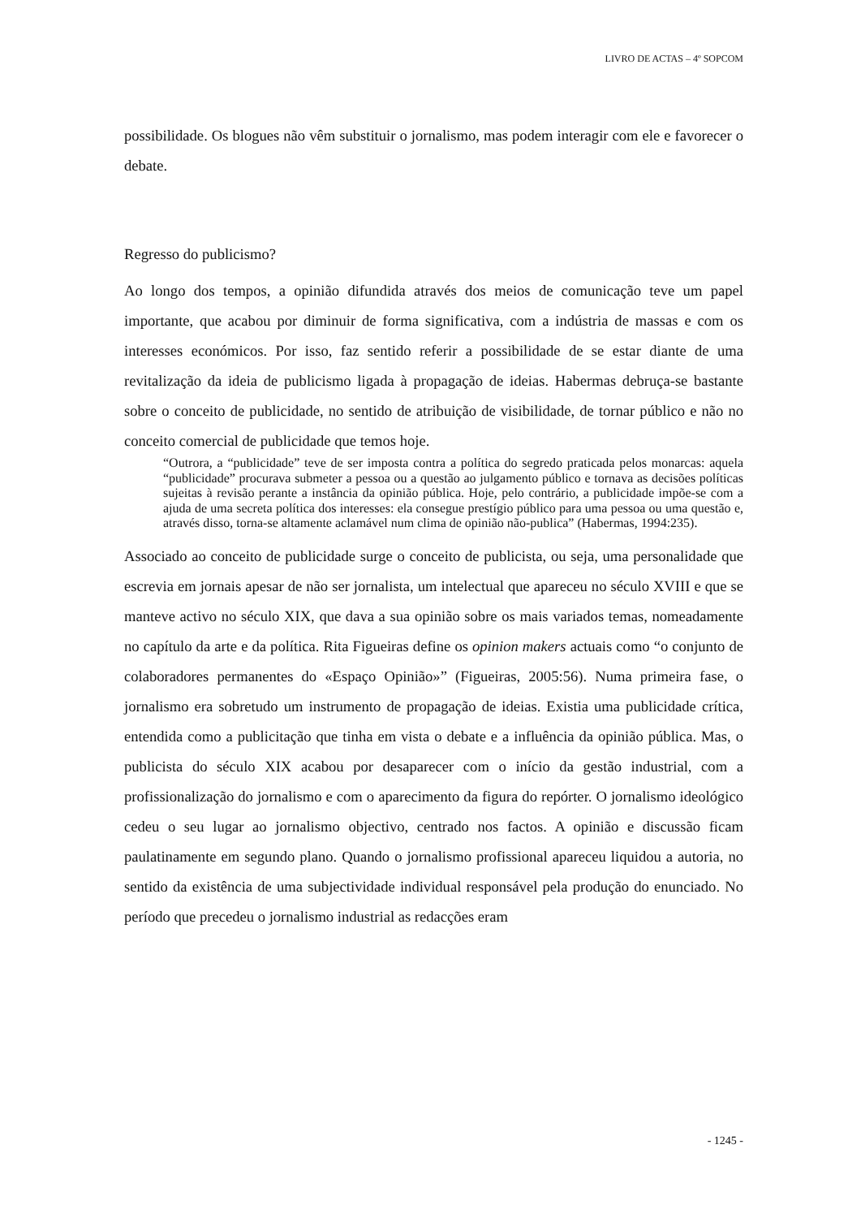LIVRO DE ACTAS – 4º SOPCOM
possibilidade. Os blogues não vêm substituir o jornalismo, mas podem interagir com ele e favorecer o debate.
Regresso do publicismo?
Ao longo dos tempos, a opinião difundida através dos meios de comunicação teve um papel importante, que acabou por diminuir de forma significativa, com a indústria de massas e com os interesses económicos. Por isso, faz sentido referir a possibilidade de se estar diante de uma revitalização da ideia de publicismo ligada à propagação de ideias. Habermas debruça-se bastante sobre o conceito de publicidade, no sentido de atribuição de visibilidade, de tornar público e não no conceito comercial de publicidade que temos hoje.
“Outrora, a “publicidade” teve de ser imposta contra a política do segredo praticada pelos monarcas: aquela “publicidade” procurava submeter a pessoa ou a questão ao julgamento público e tornava as decisões políticas sujeitas à revisão perante a instância da opinião pública. Hoje, pelo contrário, a publicidade impõe-se com a ajuda de uma secreta política dos interesses: ela consegue prestígio público para uma pessoa ou uma questão e, através disso, torna-se altamente aclamável num clima de opinião não-publica” (Habermas, 1994:235).
Associado ao conceito de publicidade surge o conceito de publicista, ou seja, uma personalidade que escrevia em jornais apesar de não ser jornalista, um intelectual que apareceu no século XVIII e que se manteve activo no século XIX, que dava a sua opinião sobre os mais variados temas, nomeadamente no capítulo da arte e da política. Rita Figueiras define os opinion makers actuais como “o conjunto de colaboradores permanentes do «Espaço Opinião»” (Figueiras, 2005:56). Numa primeira fase, o jornalismo era sobretudo um instrumento de propagação de ideias. Existia uma publicidade crítica, entendida como a publicitação que tinha em vista o debate e a influência da opinião pública. Mas, o publicista do século XIX acabou por desaparecer com o início da gestão industrial, com a profissionalização do jornalismo e com o aparecimento da figura do repórter. O jornalismo ideológico cedeu o seu lugar ao jornalismo objectivo, centrado nos factos. A opinião e discussão ficam paulatinamente em segundo plano. Quando o jornalismo profissional apareceu liquidou a autoria, no sentido da existência de uma subjectividade individual responsável pela produção do enunciado. No período que precedeu o jornalismo industrial as redacções eram
- 1245 -